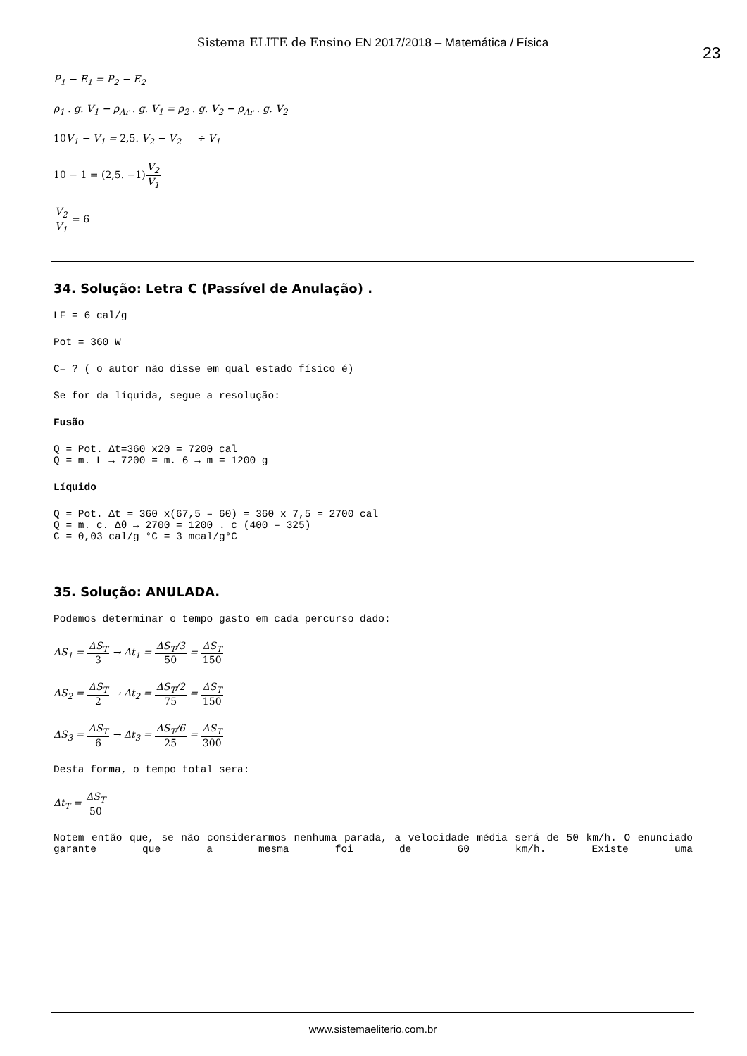Sistema ELITE de Ensino EN 2017/2018 – Matemática / Física
23
P<sub>1</sub> − E<sub>1</sub> = P<sub>2</sub> − E<sub>2</sub>
ρ<sub>1</sub> . g. V<sub>1</sub> − ρ<sub>Ar</sub> . g. V<sub>1</sub> = ρ<sub>2</sub> . g. V<sub>2</sub> − ρ<sub>Ar</sub> . g. V<sub>2</sub>
10 V<sub>1</sub> − V<sub>1</sub> = 2,5. V<sub>2</sub> − V<sub>2</sub> ÷ V<sub>1</sub>
10 − 1 = (2,5. −1) V<sub>2</sub> V<sub>1</sub>
V<sub>2</sub> V<sub>1</sub> = 6
34. Solução: Letra C (Passível de Anulação) .
LF = 6 cal/g
Pot = 360 W
C= ? ( o autor não disse em qual estado físico é)
Se for da líquida, segue a resolução:
Fusão
Q = Pot. Δt=360 x20 = 7200 cal
Q = m. L → 7200 = m. 6 → m = 1200 g
Líquido
Q = Pot. Δt = 360 x(67,5 – 60) = 360 x 7,5 = 2700 cal
Q = m. c. Δθ → 2700 = 1200 . c (400 – 325)
C = 0,03 cal/g °C = 3 mcal/g°C
35. Solução: ANULADA.
Podemos determinar o tempo gasto em cada percurso dado:
ΔS<sub>1</sub> = ΔS<sub>T</sub> 3 → Δt<sub>1</sub> = ΔS<sub>T</sub>/3 50 = ΔS<sub>T</sub> 150
ΔS<sub>2</sub> = ΔS<sub>T</sub> 2 → Δt<sub>2</sub> = ΔS<sub>T</sub>/2 75 = ΔS<sub>T</sub> 150
ΔS<sub>3</sub> = ΔS<sub>T</sub> 6 → Δt<sub>3</sub> = ΔS<sub>T</sub>/6 25 = ΔS<sub>T</sub> 300
Desta forma, o tempo total sera:
Δt<sub>T</sub> = ΔS<sub>T</sub> 50
Notem então que, se não considerarmos nenhuma parada, a velocidade média será de 50 km/h. O enunciado garante que a mesma foi de 60 km/h. Existe uma
www.sistemaeliterio.com.br